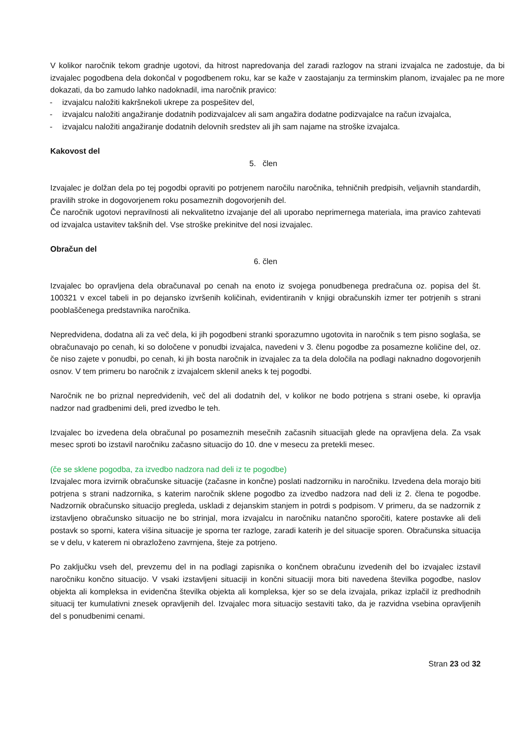V kolikor naročnik tekom gradnje ugotovi, da hitrost napredovanja del zaradi razlogov na strani izvajalca ne zadostuje, da bi izvajalec pogodbena dela dokončal v pogodbenem roku, kar se kaže v zaostajanju za terminskim planom, izvajalec pa ne more dokazati, da bo zamudo lahko nadoknadil, ima naročnik pravico:
- izvajalcu naložiti kakršnekoli ukrepe za pospešitev del,
- izvajalcu naložiti angažiranje dodatnih podizvajalcev ali sam angažira dodatne podizvajalce na račun izvajalca,
- izvajalcu naložiti angažiranje dodatnih delovnih sredstev ali jih sam najame na stroške izvajalca.
Kakovost del
5. člen
Izvajalec je dolžan dela po tej pogodbi opraviti po potrjenem naročilu naročnika, tehničnih predpisih, veljavnih standardih, pravilih stroke in dogovorjenem roku posameznih dogovorjenih del.
Če naročnik ugotovi nepravilnosti ali nekvalitetno izvajanje del ali uporabo neprimernega materiala, ima pravico zahtevati od izvajalca ustavitev takšnih del. Vse stroške prekinitve del nosi izvajalec.
Obračun del
6. člen
Izvajalec bo opravljena dela obračunaval po cenah na enoto iz svojega ponudbenega predračuna oz. popisa del št. 100321 v excel tabeli in po dejansko izvršenih količinah, evidentiranih v knjigi obračunskih izmer ter potrjenih s strani pooblaščenega predstavnika naročnika.
Nepredvidena, dodatna ali za več dela, ki jih pogodbeni stranki sporazumno ugotovita in naročnik s tem pisno soglaša, se obračunavajo po cenah, ki so določene v ponudbi izvajalca, navedeni v 3. členu pogodbe za posamezne količine del, oz. če niso zajete v ponudbi, po cenah, ki jih bosta naročnik in izvajalec za ta dela določila na podlagi naknadno dogovorjenih osnov. V tem primeru bo naročnik z izvajalcem sklenil aneks k tej pogodbi.
Naročnik ne bo priznal nepredvidenih, več del ali dodatnih del, v kolikor ne bodo potrjena s strani osebe, ki opravlja nadzor nad gradbenimi deli, pred izvedbo le teh.
Izvajalec bo izvedena dela obračunal po posameznih mesečnih začasnih situacijah glede na opravljena dela. Za vsak mesec sproti bo izstavil naročniku začasno situacijo do 10. dne v mesecu za pretekli mesec.
(če se sklene pogodba, za izvedbo nadzora nad deli iz te pogodbe)
Izvajalec mora izvirnik obračunske situacije (začasne in končne) poslati nadzorniku in naročniku. Izvedena dela morajo biti potrjena s strani nadzornika, s katerim naročnik sklene pogodbo za izvedbo nadzora nad deli iz 2. člena te pogodbe. Nadzornik obračunsko situacijo pregleda, uskladi z dejanskim stanjem in potrdi s podpisom. V primeru, da se nadzornik z izstavljeno obračunsko situacijo ne bo strinjal, mora izvajalcu in naročniku natančno sporočiti, katere postavke ali deli postavk so sporni, katera višina situacije je sporna ter razloge, zaradi katerih je del situacije sporen. Obračunska situacija se v delu, v katerem ni obrazloženo zavrnjena, šteje za potrjeno.
Po zaključku vseh del, prevzemu del in na podlagi zapisnika o končnem obračunu izvedenih del bo izvajalec izstavil naročniku končno situacijo. V vsaki izstavljeni situaciji in končni situaciji mora biti navedena številka pogodbe, naslov objekta ali kompleksa in evidenčna številka objekta ali kompleksa, kjer so se dela izvajala, prikaz izplačil iz predhodnih situacij ter kumulativni znesek opravljenih del. Izvajalec mora situacijo sestaviti tako, da je razvidna vsebina opravljenih del s ponudbenimi cenami.
Stran 23 od 32